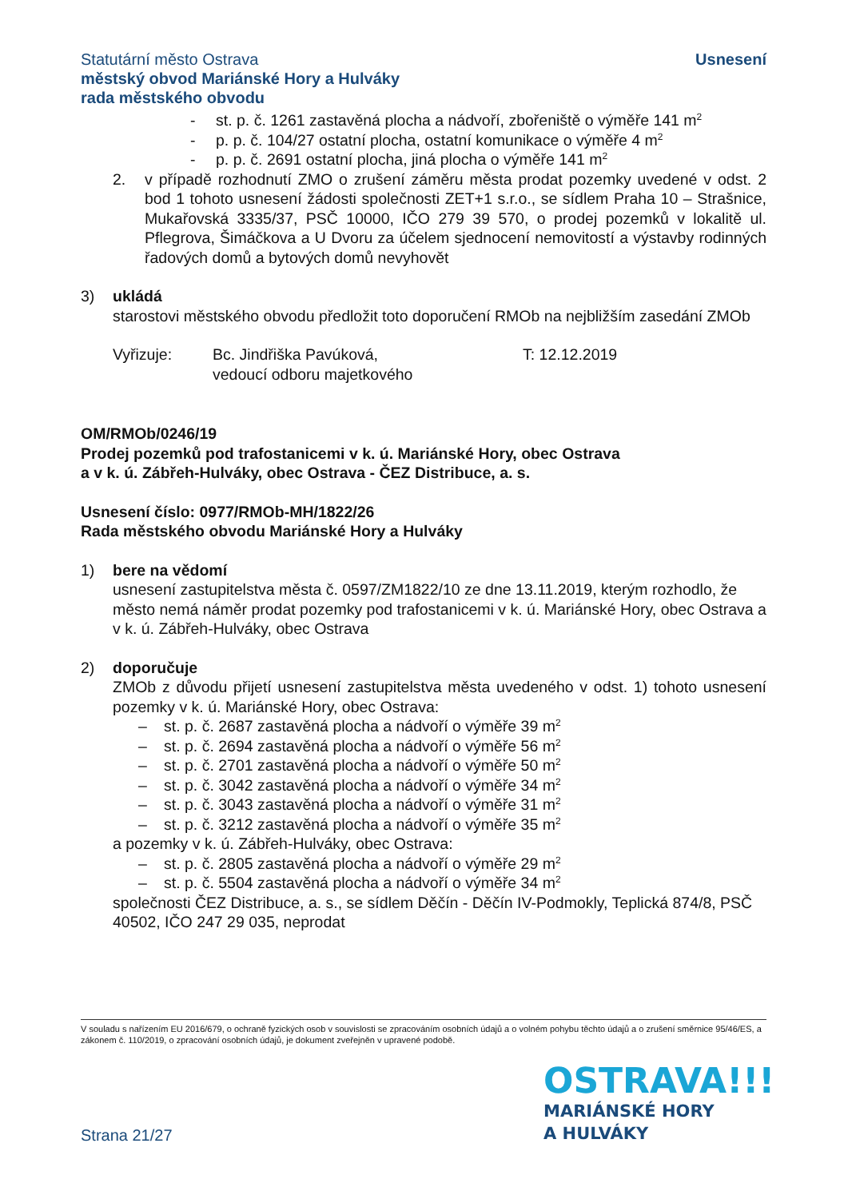Statutární město Ostrava
městský obvod Mariánské Hory a Hulváky
rada městského obvodu
Usnesení
- st. p. č. 1261 zastavěná plocha a nádvoří, zbořeniště o výměře 141 m<sup>2</sup>
- p. p. č. 104/27 ostatní plocha, ostatní komunikace o výměře 4 m<sup>2</sup>
- p. p. č. 2691 ostatní plocha, jiná plocha o výměře 141 m<sup>2</sup>
2. v případě rozhodnutí ZMO o zrušení záměru města prodat pozemky uvedené v odst. 2 bod 1 tohoto usnesení žádosti společnosti ZET+1 s.r.o., se sídlem Praha 10 – Strašnice, Mukařovská 3335/37, PSČ 10000, IČO 279 39 570, o prodej pozemků v lokalitě ul. Pflegrova, Šimáčkova a U Dvoru za účelem sjednocení nemovitostí a výstavby rodinných řadových domů a bytových domů nevyhovět
3) ukládá
starostovi městského obvodu předložit toto doporučení RMOb na nejbližším zasedání ZMOb
Vyřizuje: Bc. Jindřiška Pavúková,
vedoucí odboru majetkového T: 12.12.2019
OM/RMOb/0246/19
Prodej pozemků pod trafostanicemi v k. ú. Mariánské Hory, obec Ostrava
a v k. ú. Zábřeh-Hulváky, obec Ostrava - ČEZ Distribuce, a. s.
Usnesení číslo: 0977/RMOb-MH/1822/26
Rada městského obvodu Mariánské Hory a Hulváky
1) bere na vědomí
usnesení zastupitelstva města č. 0597/ZM1822/10 ze dne 13.11.2019, kterým rozhodlo, že město nemá náměr prodat pozemky pod trafostanicemi v k. ú. Mariánské Hory, obec Ostrava a v k. ú. Zábřeh-Hulváky, obec Ostrava
2) doporučuje
ZMOb z důvodu přijetí usnesení zastupitelstva města uvedeného v odst. 1) tohoto usnesení pozemky v k. ú. Mariánské Hory, obec Ostrava:
– st. p. č. 2687 zastavěná plocha a nádvoří o výměře 39 m<sup>2</sup>
– st. p. č. 2694 zastavěná plocha a nádvoří o výměře 56 m<sup>2</sup>
– st. p. č. 2701 zastavěná plocha a nádvoří o výměře 50 m<sup>2</sup>
– st. p. č. 3042 zastavěná plocha a nádvoří o výměře 34 m<sup>2</sup>
– st. p. č. 3043 zastavěná plocha a nádvoří o výměře 31 m<sup>2</sup>
– st. p. č. 3212 zastavěná plocha a nádvoří o výměře 35 m<sup>2</sup>
a pozemky v k. ú. Zábřeh-Hulváky, obec Ostrava:
– st. p. č. 2805 zastavěná plocha a nádvoří o výměře 29 m<sup>2</sup>
– st. p. č. 5504 zastavěná plocha a nádvoří o výměře 34 m<sup>2</sup>
společnosti ČEZ Distribuce, a. s., se sídlem Děčín - Děčín IV-Podmokly, Teplická 874/8, PSČ 40502, IČO 247 29 035, neprodat
V souladu s nařízením EU 2016/679, o ochraně fyzických osob v souvislosti se zpracováním osobních údajů a o volném pohybu těchto údajů a o zrušení směrnice 95/46/ES, a zákonem č. 110/2019, o zpracování osobních údajů, je dokument zveřejněn v upravené podobě.
OSTRAVA!!!
MARIÁNSKÉ HORY
A HULVÁKY
Strana 21/27